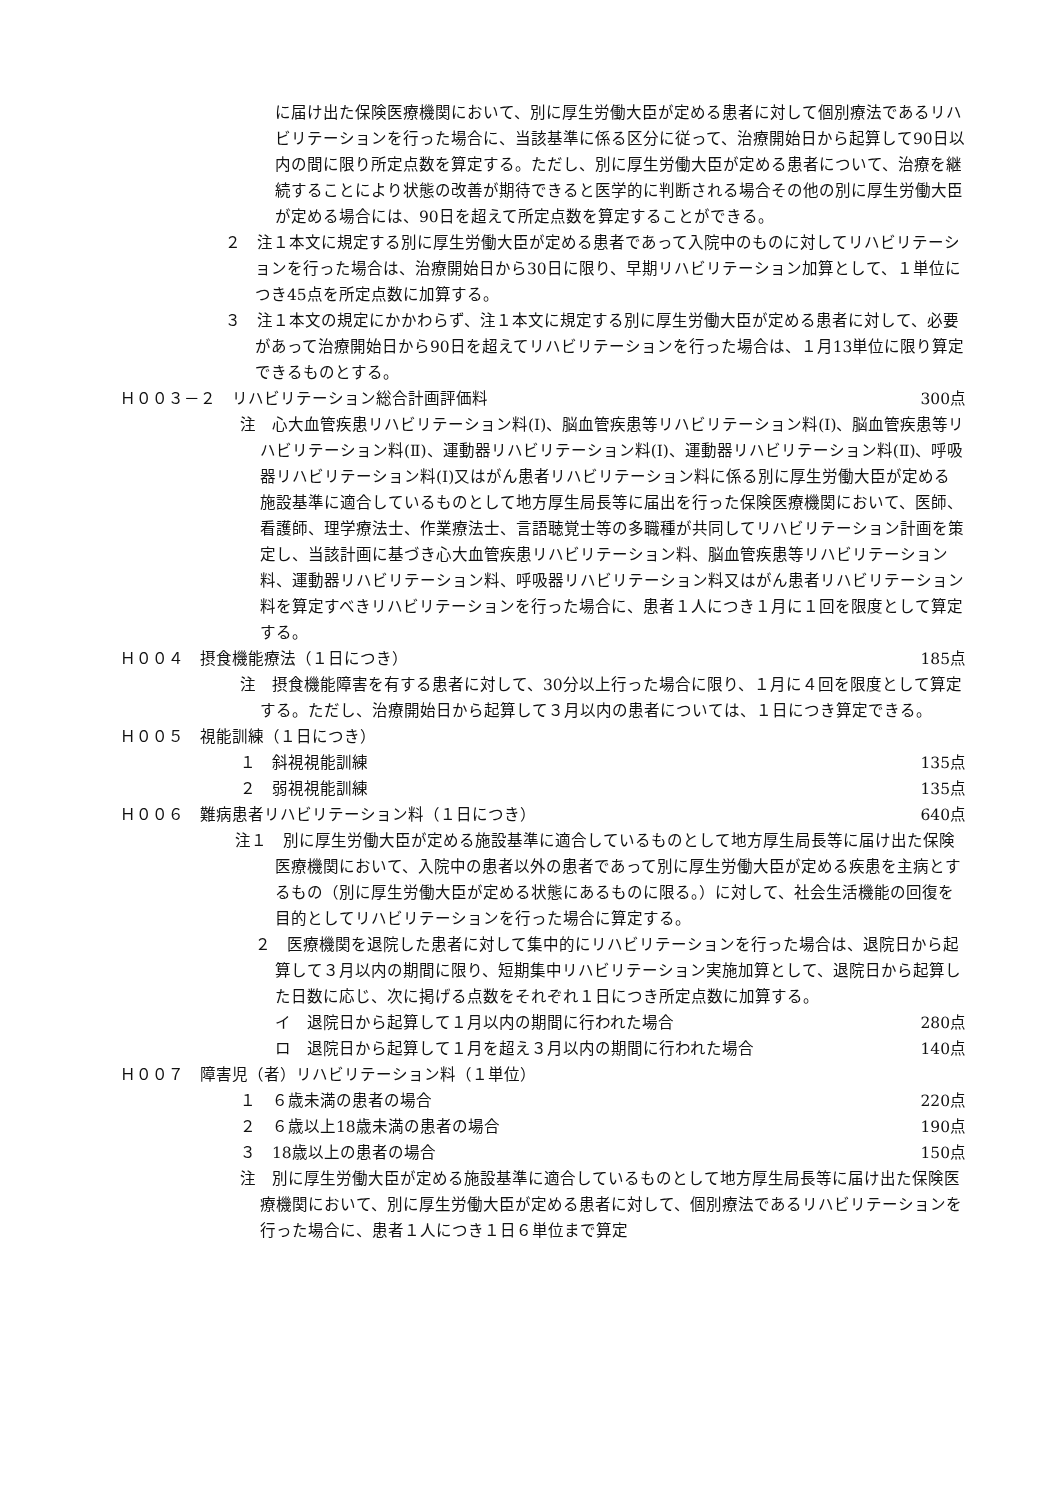に届け出た保険医療機関において、別に厚生労働大臣が定める患者に対して個別療法であるリハビリテーションを行った場合に、当該基準に係る区分に従って、治療開始日から起算して90日以内の間に限り所定点数を算定する。ただし、別に厚生労働大臣が定める患者について、治療を継続することにより状態の改善が期待できると医学的に判断される場合その他の別に厚生労働大臣が定める場合には、90日を超えて所定点数を算定することができる。
２　注１本文に規定する別に厚生労働大臣が定める患者であって入院中のものに対してリハビリテーションを行った場合は、治療開始日から30日に限り、早期リハビリテーション加算として、１単位につき45点を所定点数に加算する。
３　注１本文の規定にかかわらず、注１本文に規定する別に厚生労働大臣が定める患者に対して、必要があって治療開始日から90日を超えてリハビリテーションを行った場合は、１月13単位に限り算定できるものとする。
Ｈ００３－２　リハビリテーション総合計画評価料 300点
注　心大血管疾患リハビリテーション料(Ⅰ)、脳血管疾患等リハビリテーション料(Ⅰ)、脳血管疾患等リハビリテーション料(Ⅱ)、運動器リハビリテーション料(Ⅰ)、運動器リハビリテーション料(Ⅱ)、呼吸器リハビリテーション料(Ⅰ)又はがん患者リハビリテーション料に係る別に厚生労働大臣が定める施設基準に適合しているものとして地方厚生局長等に届出を行った保険医療機関において、医師、看護師、理学療法士、作業療法士、言語聴覚士等の多職種が共同してリハビリテーション計画を策定し、当該計画に基づき心大血管疾患リハビリテーション料、脳血管疾患等リハビリテーション料、運動器リハビリテーション料、呼吸器リハビリテーション料又はがん患者リハビリテーション料を算定すべきリハビリテーションを行った場合に、患者１人につき１月に１回を限度として算定する。
Ｈ００４　摂食機能療法（１日につき） 185点
注　摂食機能障害を有する患者に対して、30分以上行った場合に限り、１月に４回を限度として算定する。ただし、治療開始日から起算して３月以内の患者については、１日につき算定できる。
Ｈ００５　視能訓練（１日につき）
１　斜視視能訓練 135点
２　弱視視能訓練 135点
Ｈ００６　難病患者リハビリテーション料（１日につき） 640点
注１　別に厚生労働大臣が定める施設基準に適合しているものとして地方厚生局長等に届け出た保険医療機関において、入院中の患者以外の患者であって別に厚生労働大臣が定める疾患を主病とするもの（別に厚生労働大臣が定める状態にあるものに限る。）に対して、社会生活機能の回復を目的としてリハビリテーションを行った場合に算定する。
２　医療機関を退院した患者に対して集中的にリハビリテーションを行った場合は、退院日から起算して３月以内の期間に限り、短期集中リハビリテーション実施加算として、退院日から起算した日数に応じ、次に掲げる点数をそれぞれ１日につき所定点数に加算する。
イ　退院日から起算して１月以内の期間に行われた場合 280点
ロ　退院日から起算して１月を超え３月以内の期間に行われた場合 140点
Ｈ００７　障害児（者）リハビリテーション料（１単位）
１　６歳未満の患者の場合 220点
２　６歳以上18歳未満の患者の場合 190点
３　18歳以上の患者の場合 150点
注　別に厚生労働大臣が定める施設基準に適合しているものとして地方厚生局長等に届け出た保険医療機関において、別に厚生労働大臣が定める患者に対して、個別療法であるリハビリテーションを行った場合に、患者１人につき１日６単位まで算定